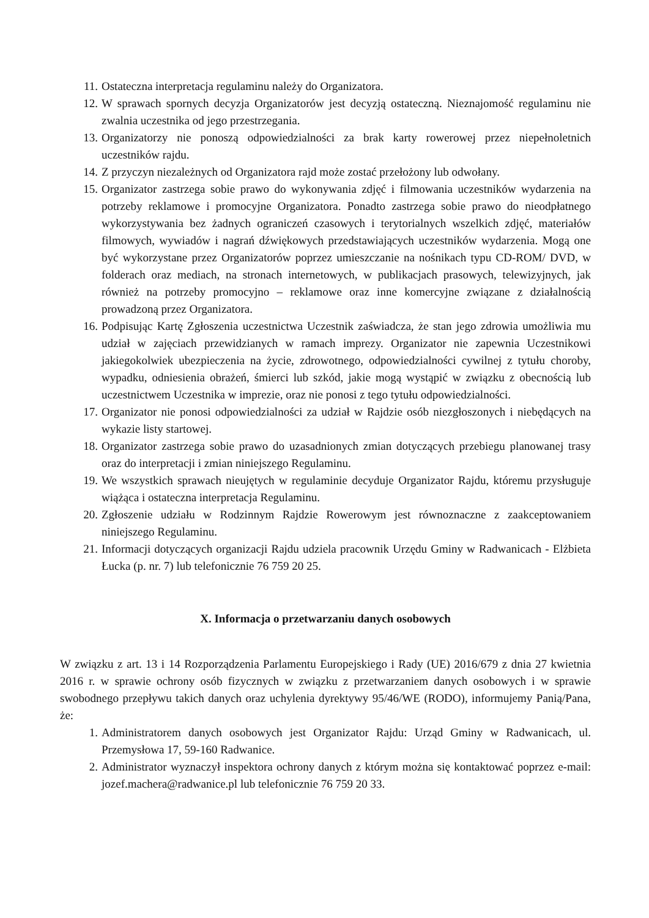11. Ostateczna interpretacja regulaminu należy do Organizatora.
12. W sprawach spornych decyzja Organizatorów jest decyzją ostateczną. Nieznajomość regulaminu nie zwalnia uczestnika od jego przestrzegania.
13. Organizatorzy nie ponoszą odpowiedzialności za brak karty rowerowej przez niepełnoletnich uczestników rajdu.
14. Z przyczyn niezależnych od Organizatora rajd może zostać przełożony lub odwołany.
15. Organizator zastrzega sobie prawo do wykonywania zdjęć i filmowania uczestników wydarzenia na potrzeby reklamowe i promocyjne Organizatora. Ponadto zastrzega sobie prawo do nieodpłatnego wykorzystywania bez żadnych ograniczeń czasowych i terytorialnych wszelkich zdjęć, materiałów filmowych, wywiadów i nagrań dźwiękowych przedstawiających uczestników wydarzenia. Mogą one być wykorzystane przez Organizatorów poprzez umieszczanie na nośnikach typu CD-ROM/ DVD, w folderach oraz mediach, na stronach internetowych, w publikacjach prasowych, telewizyjnych, jak również na potrzeby promocyjno – reklamowe oraz inne komercyjne związane z działalnością prowadzoną przez Organizatora.
16. Podpisując Kartę Zgłoszenia uczestnictwa Uczestnik zaświadcza, że stan jego zdrowia umożliwia mu udział w zajęciach przewidzianych w ramach imprezy. Organizator nie zapewnia Uczestnikowi jakiegokolwiek ubezpieczenia na życie, zdrowotnego, odpowiedzialności cywilnej z tytułu choroby, wypadku, odniesienia obrażeń, śmierci lub szkód, jakie mogą wystąpić w związku z obecnością lub uczestnictwem Uczestnika w imprezie, oraz nie ponosi z tego tytułu odpowiedzialności.
17. Organizator nie ponosi odpowiedzialności za udział w Rajdzie osób niezgłoszonych i niebędących na wykazie listy startowej.
18. Organizator zastrzega sobie prawo do uzasadnionych zmian dotyczących przebiegu planowanej trasy oraz do interpretacji i zmian niniejszego Regulaminu.
19. We wszystkich sprawach nieujętych w regulaminie decyduje Organizator Rajdu, któremu przysługuje wiążąca i ostateczna interpretacja Regulaminu.
20. Zgłoszenie udziału w Rodzinnym Rajdzie Rowerowym jest równoznaczne z zaakceptowaniem niniejszego Regulaminu.
21. Informacji dotyczących organizacji Rajdu udziela pracownik Urzędu Gminy w Radwanicach - Elżbieta Łucka (p. nr. 7) lub telefonicznie 76 759 20 25.
X. Informacja o przetwarzaniu danych osobowych
W związku z art. 13 i 14 Rozporządzenia Parlamentu Europejskiego i Rady (UE) 2016/679 z dnia 27 kwietnia 2016 r. w sprawie ochrony osób fizycznych w związku z przetwarzaniem danych osobowych i w sprawie swobodnego przepływu takich danych oraz uchylenia dyrektywy 95/46/WE (RODO), informujemy Panią/Pana, że:
1. Administratorem danych osobowych jest Organizator Rajdu: Urząd Gminy w Radwanicach, ul. Przemysłowa 17, 59-160 Radwanice.
2. Administrator wyznaczył inspektora ochrony danych z którym można się kontaktować poprzez e-mail: jozef.machera@radwanice.pl lub telefonicznie 76 759 20 33.